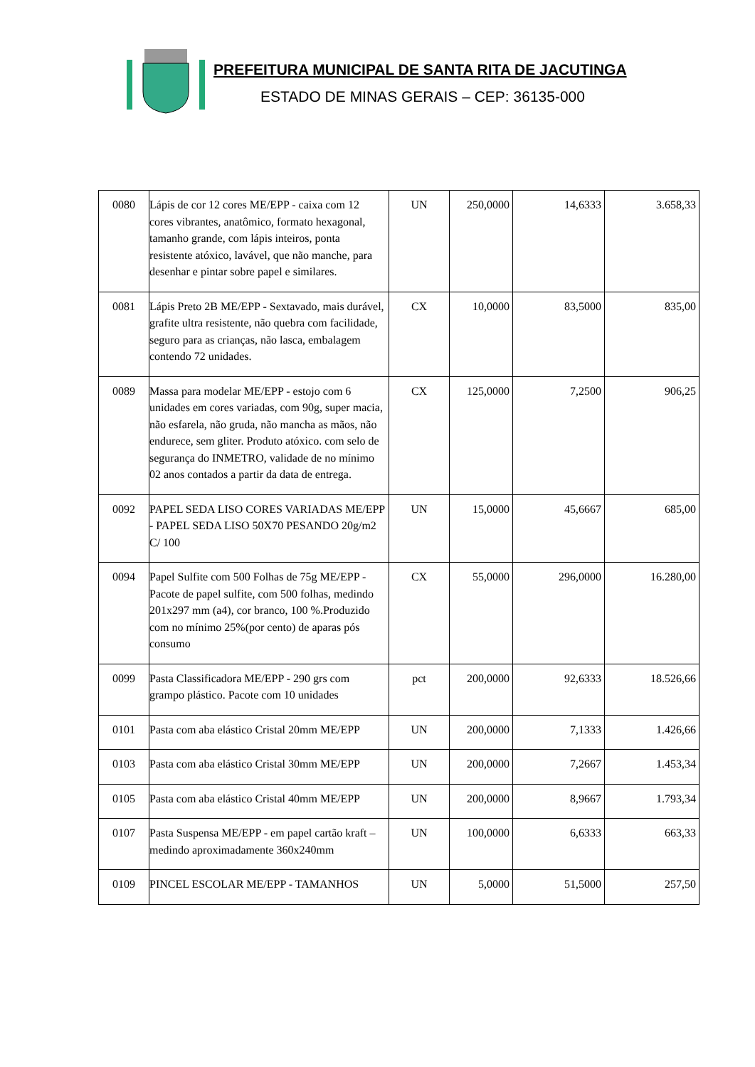PREFEITURA MUNICIPAL DE SANTA RITA DE JACUTINGA
ESTADO DE MINAS GERAIS – CEP: 36135-000
| 0080 | Lápis de cor 12 cores ME/EPP - caixa com 12 cores vibrantes, anatômico, formato hexagonal, tamanho grande, com lápis inteiros, ponta resistente atóxico, lavável, que não manche, para desenhar e pintar sobre papel e similares. | UN | 250,0000 | 14,6333 | 3.658,33 |
| 0081 | Lápis Preto 2B ME/EPP - Sextavado, mais durável, grafite ultra resistente, não quebra com facilidade, seguro para as crianças, não lasca, embalagem contendo 72 unidades. | CX | 10,0000 | 83,5000 | 835,00 |
| 0089 | Massa para modelar ME/EPP - estojo com 6 unidades em cores variadas, com 90g, super macia, não esfarela, não gruda, não mancha as mãos, não endurece, sem gliter. Produto atóxico. com selo de segurança do INMETRO, validade de no mínimo 02 anos contados a partir da data de entrega. | CX | 125,0000 | 7,2500 | 906,25 |
| 0092 | PAPEL SEDA LISO CORES VARIADAS ME/EPP - PAPEL SEDA LISO 50X70 PESANDO 20g/m2 C/ 100 | UN | 15,0000 | 45,6667 | 685,00 |
| 0094 | Papel Sulfite com 500 Folhas de 75g ME/EPP - Pacote de papel sulfite, com 500 folhas, medindo 201x297 mm (a4), cor branco, 100 %.Produzido com no mínimo 25%(por cento) de aparas pós consumo | CX | 55,0000 | 296,0000 | 16.280,00 |
| 0099 | Pasta Classificadora ME/EPP - 290 grs com grampo plástico. Pacote com 10 unidades | pct | 200,0000 | 92,6333 | 18.526,66 |
| 0101 | Pasta com aba elástico Cristal 20mm ME/EPP | UN | 200,0000 | 7,1333 | 1.426,66 |
| 0103 | Pasta com aba elástico Cristal 30mm ME/EPP | UN | 200,0000 | 7,2667 | 1.453,34 |
| 0105 | Pasta com aba elástico Cristal 40mm ME/EPP | UN | 200,0000 | 8,9667 | 1.793,34 |
| 0107 | Pasta Suspensa ME/EPP - em papel cartão kraft – medindo aproximadamente 360x240mm | UN | 100,0000 | 6,6333 | 663,33 |
| 0109 | PINCEL ESCOLAR ME/EPP - TAMANHOS | UN | 5,0000 | 51,5000 | 257,50 |